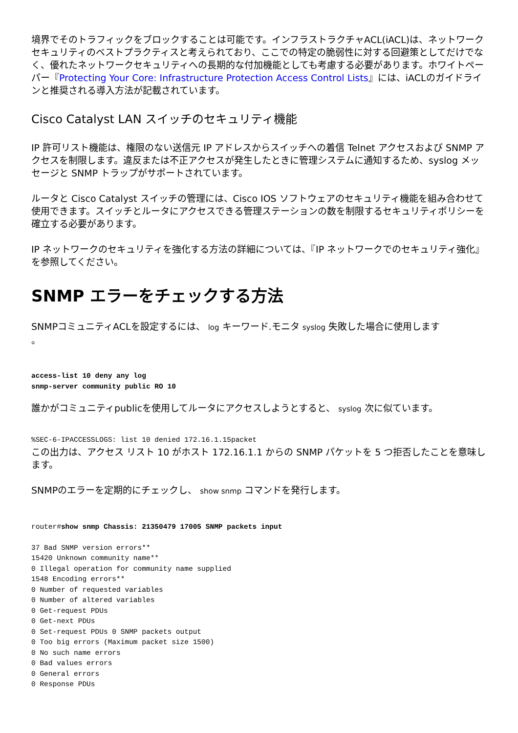境界でそのトラフィックをブロックすることは可能です。インフラストラクチャACL(iACL)は、ネットワークセキュリティのベストプラクティスと考えられており、ここでの特定の脆弱性に対する回避策としてだけでなく、優れたネットワークセキュリティへの長期的な付加機能としても考慮する必要があります。ホワイトペーパー『Protecting Your Core: Infrastructure Protection Access Control Lists』には、iACLのガイドラインと推奨される導入方法が記載されています。
Cisco Catalyst LAN スイッチのセキュリティ機能
IP 許可リスト機能は、権限のない送信元 IP アドレスからスイッチへの着信 Telnet アクセスおよび SNMP アクセスを制限します。違反または不正アクセスが発生したときに管理システムに通知するため、syslog メッセージと SNMP トラップがサポートされています。
ルータと Cisco Catalyst スイッチの管理には、Cisco IOS ソフトウェアのセキュリティ機能を組み合わせて使用できます。スイッチとルータにアクセスできる管理ステーションの数を制限するセキュリティポリシーを確立する必要があります。
IP ネットワークのセキュリティを強化する方法の詳細については、『IP ネットワークでのセキュリティ強化』を参照してください。
SNMP エラーをチェックする方法
SNMPコミュニティACLを設定するには、 log キーワード.モニタ syslog 失敗した場合に使用します
。
access-list 10 deny any log
snmp-server community public RO 10
誰かがコミュニティpublicを使用してルータにアクセスしようとすると、 syslog 次に似ています。
%SEC-6-IPACCESSLOGS: list 10 denied 172.16.1.15packet
この出力は、アクセス リスト 10 がホスト 172.16.1.1 からの SNMP パケットを 5 つ拒否したことを意味します。
SNMPのエラーを定期的にチェックし、 show snmp コマンドを発行します。
router#show snmp Chassis: 21350479 17005 SNMP packets input

37 Bad SNMP version errors**
15420 Unknown community name**
0 Illegal operation for community name supplied
1548 Encoding errors**
0 Number of requested variables
0 Number of altered variables
0 Get-request PDUs
0 Get-next PDUs
0 Set-request PDUs 0 SNMP packets output
0 Too big errors (Maximum packet size 1500)
0 No such name errors
0 Bad values errors
0 General errors
0 Response PDUs